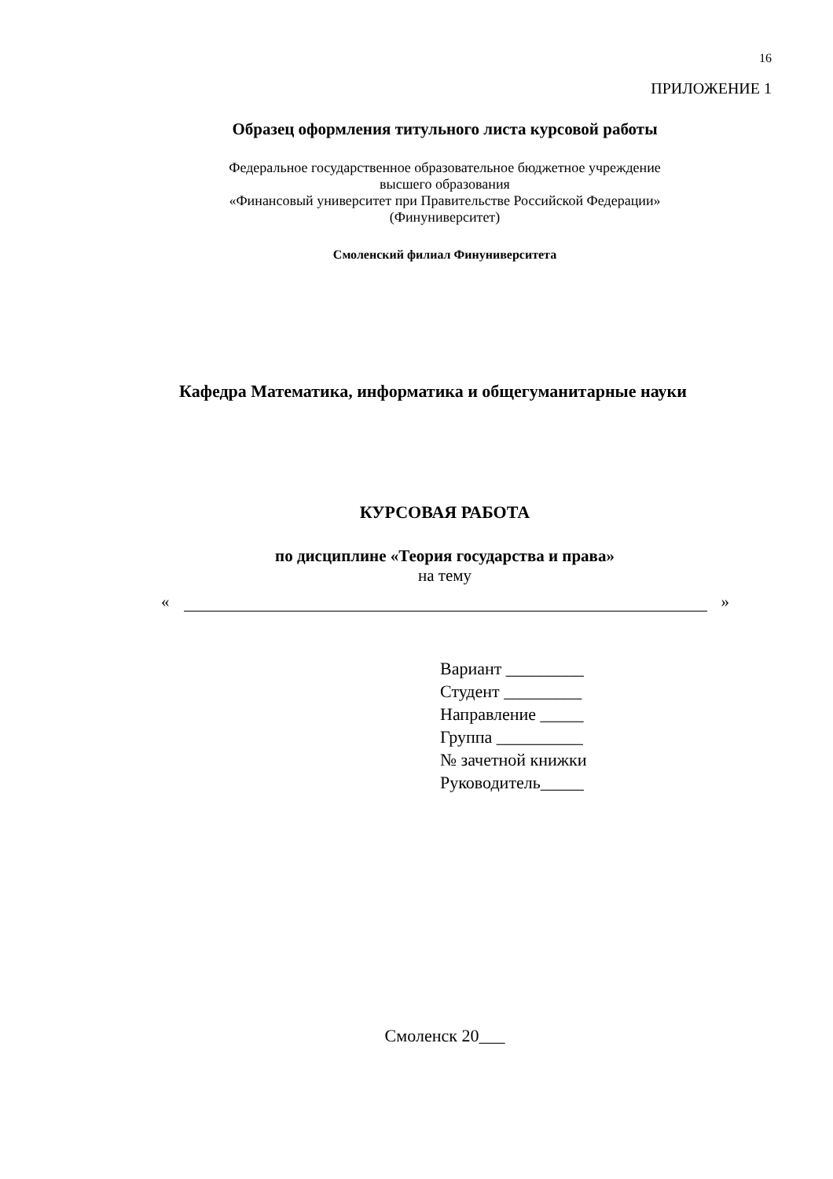16
ПРИЛОЖЕНИЕ 1
Образец оформления титульного листа курсовой работы
Федеральное государственное образовательное бюджетное учреждение
высшего образования
«Финансовый университет при Правительстве Российской Федерации»
(Финуниверситет)
Смоленский филиал Финуниверситета
Кафедра Математика, информатика и общегуманитарные науки
КУРСОВАЯ РАБОТА
по дисциплине «Теория государства и права»
на тему
« »
Вариант _________
Студент _________
Направление _____
Группа __________
№ зачетной книжки
Руководитель_____
Смоленск 20___